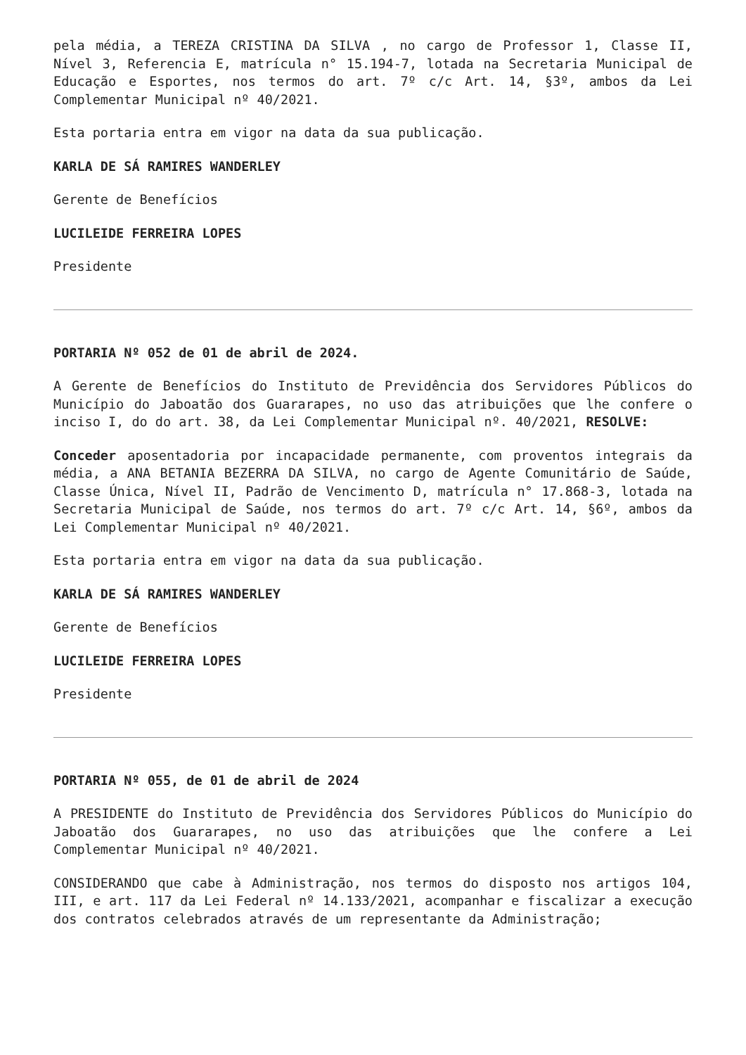pela média, a TEREZA CRISTINA DA SILVA , no cargo de Professor 1, Classe II, Nível 3, Referencia E, matrícula n° 15.194-7, lotada na Secretaria Municipal de Educação e Esportes, nos termos do art. 7º c/c Art. 14, §3º, ambos da Lei Complementar Municipal nº 40/2021.
Esta portaria entra em vigor na data da sua publicação.
KARLA DE SÁ RAMIRES WANDERLEY
Gerente de Benefícios
LUCILEIDE FERREIRA LOPES
Presidente
PORTARIA Nº 052 de 01 de abril de 2024.
A Gerente de Benefícios do Instituto de Previdência dos Servidores Públicos do Município do Jaboatão dos Guararapes, no uso das atribuições que lhe confere o inciso I, do do art. 38, da Lei Complementar Municipal nº. 40/2021, RESOLVE:
Conceder aposentadoria por incapacidade permanente, com proventos integrais da média, a ANA BETANIA BEZERRA DA SILVA, no cargo de Agente Comunitário de Saúde, Classe Única, Nível II, Padrão de Vencimento D, matrícula n° 17.868-3, lotada na Secretaria Municipal de Saúde, nos termos do art. 7º c/c Art. 14, §6º, ambos da Lei Complementar Municipal nº 40/2021.
Esta portaria entra em vigor na data da sua publicação.
KARLA DE SÁ RAMIRES WANDERLEY
Gerente de Benefícios
LUCILEIDE FERREIRA LOPES
Presidente
PORTARIA Nº 055, de 01 de abril de 2024
A PRESIDENTE do Instituto de Previdência dos Servidores Públicos do Município do Jaboatão dos Guararapes, no uso das atribuições que lhe confere a Lei Complementar Municipal nº 40/2021.
CONSIDERANDO que cabe à Administração, nos termos do disposto nos artigos 104, III, e art. 117 da Lei Federal nº 14.133/2021, acompanhar e fiscalizar a execução dos contratos celebrados através de um representante da Administração;